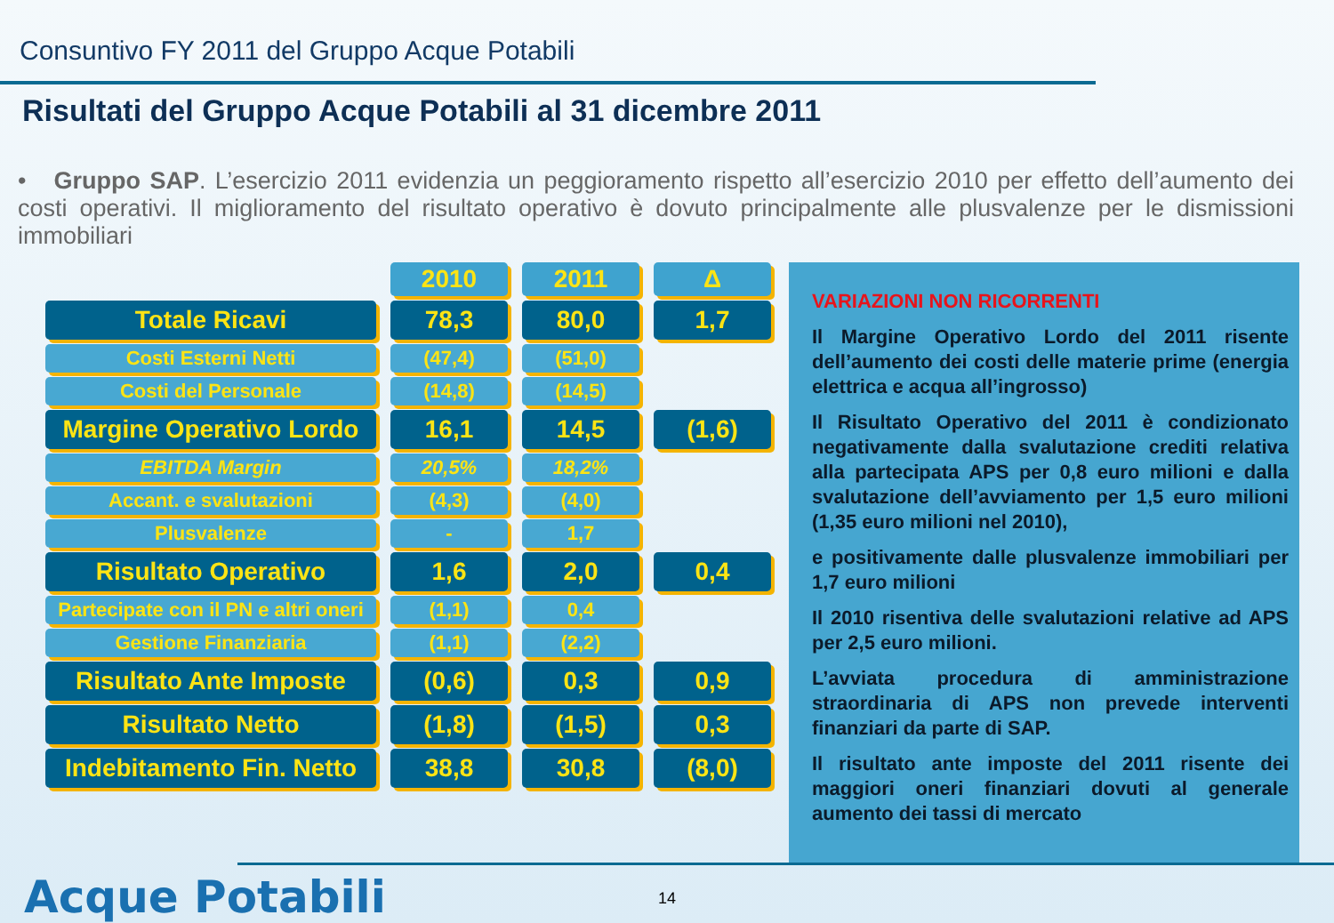Consuntivo FY 2011 del Gruppo Acque Potabili
Risultati del Gruppo Acque Potabili al 31 dicembre 2011
• Gruppo SAP. L’esercizio 2011 evidenzia un peggioramento rispetto all’esercizio 2010 per effetto dell’aumento dei costi operativi. Il miglioramento del risultato operativo è dovuto principalmente alle plusvalenze per le dismissioni immobiliari
| | 2010 | 2011 | Δ |
| Totale Ricavi | 78,3 | 80,0 | 1,7 |
| Costi Esterni Netti | (47,4) | (51,0) | |
| Costi del Personale | (14,8) | (14,5) | |
| Margine Operativo Lordo | 16,1 | 14,5 | (1,6) |
| EBITDA Margin | 20,5% | 18,2% | |
| Accant. e svalutazioni | (4,3) | (4,0) | |
| Plusvalenze | - | 1,7 | |
| Risultato Operativo | 1,6 | 2,0 | 0,4 |
| Partecipate con il PN e altri oneri | (1,1) | 0,4 | |
| Gestione Finanziaria | (1,1) | (2,2) | |
| Risultato Ante Imposte | (0,6) | 0,3 | 0,9 |
| Risultato Netto | (1,8) | (1,5) | 0,3 |
| Indebitamento Fin. Netto | 38,8 | 30,8 | (8,0) |
VARIAZIONI NON RICORRENTI
Il Margine Operativo Lordo del 2011 risente dell’aumento dei costi delle materie prime (energia elettrica e acqua all’ingrosso)
Il Risultato Operativo del 2011 è condizionato negativamente dalla svalutazione crediti relativa alla partecipata APS per 0,8 euro milioni e dalla svalutazione dell’avviamento per 1,5 euro milioni (1,35 euro milioni nel 2010),
e positivamente dalle plusvalenze immobiliari per 1,7 euro milioni
Il 2010 risentiva delle svalutazioni relative ad APS per 2,5 euro milioni.
L’avviata procedura di amministrazione straordinaria di APS non prevede interventi finanziari da parte di SAP.
Il risultato ante imposte del 2011 risente dei maggiori oneri finanziari dovuti al generale aumento dei tassi di mercato
Acque Potabili 14